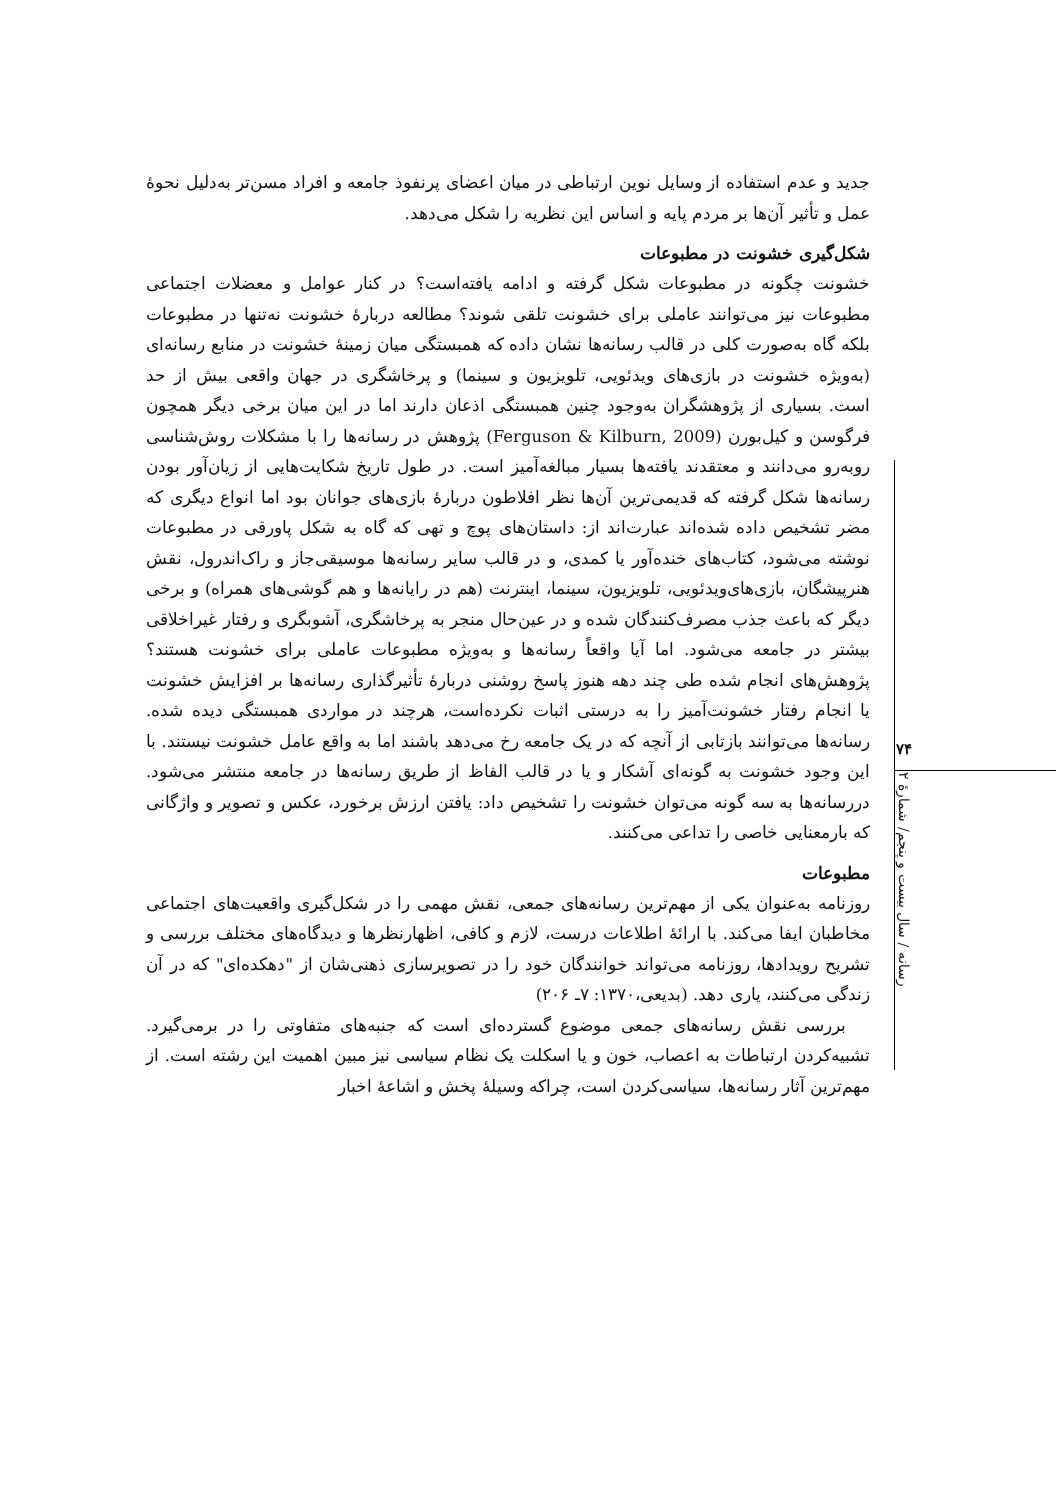جدید و عدم استفاده از وسایل نوین ارتباطی در میان اعضای پرنفوذ جامعه و افراد مسن‌تر به‌دلیل نحوۀ عمل و تأثیر آن‌ها بر مردم پایه و اساس این نظریه را شکل می‌دهد.
شکل‌گیری خشونت در مطبوعات
خشونت چگونه در مطبوعات شکل گرفته و ادامه یافته‌است؟ در کنار عوامل و معضلات اجتماعی مطبوعات نیز می‌توانند عاملی برای خشونت تلقی شوند؟ مطالعه دربارۀ خشونت نه‌تنها در مطبوعات بلکه گاه به‌صورت کلی در قالب رسانه‌ها نشان داده که همبستگی میان زمینۀ خشونت در منابع رسانه‌ای (به‌ویژه خشونت در بازی‌های ویدئویی، تلویزیون و سینما) و پرخاشگری در جهان واقعی بیش از حد است. بسیاری از پژوهشگران به‌وجود چنین همبستگی اذعان دارند اما در این میان برخی دیگر همچون فرگوسن و کیل‌بورن (Ferguson & Kilburn, 2009) پژوهش در رسانه‌ها را با مشکلات روش‌شناسی روبه‌رو می‌دانند و معتقدند یافته‌ها بسیار مبالغه‌آمیز است. در طول تاریخ شکایت‌هایی از زیان‌آور بودن رسانه‌ها شکل گرفته که قدیمی‌ترین آن‌ها نظر افلاطون دربارۀ بازی‌های جوانان بود اما انواع دیگری که مضر تشخیص داده شده‌اند عبارت‌اند از: داستان‌های پوچ و تهی که گاه به شکل پاورقی در مطبوعات نوشته می‌شود، کتاب‌های خنده‌آور یا کمدی، و در قالب سایر رسانه‌ها موسیقی‌جاز و راک‌اندرول، نقش هنرپیشگان، بازی‌های‌ویدئویی، تلویزیون، سینما، اینترنت (هم در رایانه‌ها و هم گوشی‌های همراه) و برخی دیگر که باعث جذب مصرف‌کنندگان شده و در عین‌حال منجر به پرخاشگری، آشوبگری و رفتار غیراخلاقی بیشتر در جامعه می‌شود. اما آیا واقعاً رسانه‌ها و به‌ویژه مطبوعات عاملی برای خشونت هستند؟ پژوهش‌های انجام شده طی چند دهه هنوز پاسخ روشنی دربارۀ تأثیرگذاری رسانه‌ها بر افزایش خشونت یا انجام رفتار خشونت‌آمیز را به درستی اثبات نکرده‌است، هرچند در مواردی همبستگی دیده شده. رسانه‌ها می‌توانند بازتابی از آنچه که در یک جامعه رخ می‌دهد باشند اما به واقع عامل خشونت نیستند. با این وجود خشونت به گونه‌ای آشکار و یا در قالب الفاظ از طریق رسانه‌ها در جامعه منتشر می‌شود. دررسانه‌ها به سه گونه می‌توان خشونت را تشخیص داد: یافتن ارزش برخورد، عکس و تصویر و واژگانی که بارمعنایی خاصی را تداعی می‌کنند.
مطبوعات
روزنامه به‌عنوان یکی از مهم‌ترین رسانه‌های جمعی، نقش مهمی را در شکل‌گیری واقعیت‌های اجتماعی مخاطبان ایفا می‌کند. با ارائۀ اطلاعات درست، لازم و کافی، اظهارنظرها و دیدگاه‌های مختلف بررسی و تشریح رویدادها، روزنامه می‌تواند خوانندگان خود را در تصویرسازی ذهنی‌شان از "دهکده‌ای" که در آن زندگی می‌کنند، یاری دهد. (بدیعی،۱۳۷۰: ۷ـ ۲۰۶)
بررسی نقش رسانه‌های جمعی موضوع گسترده‌ای است که جنبه‌های متفاوتی را در برمی‌گیرد. تشبیه‌کردن ارتباطات به اعصاب، خون و یا اسکلت یک نظام سیاسی نیز مبین اهمیت این رشته است. از مهم‌ترین آثار رسانه‌ها، سیاسی‌کردن است، چراکه وسیلۀ پخش و اشاعۀ اخبار
۷۴
رسانه / سال بیست و پنجم/ شمارۀ ۲